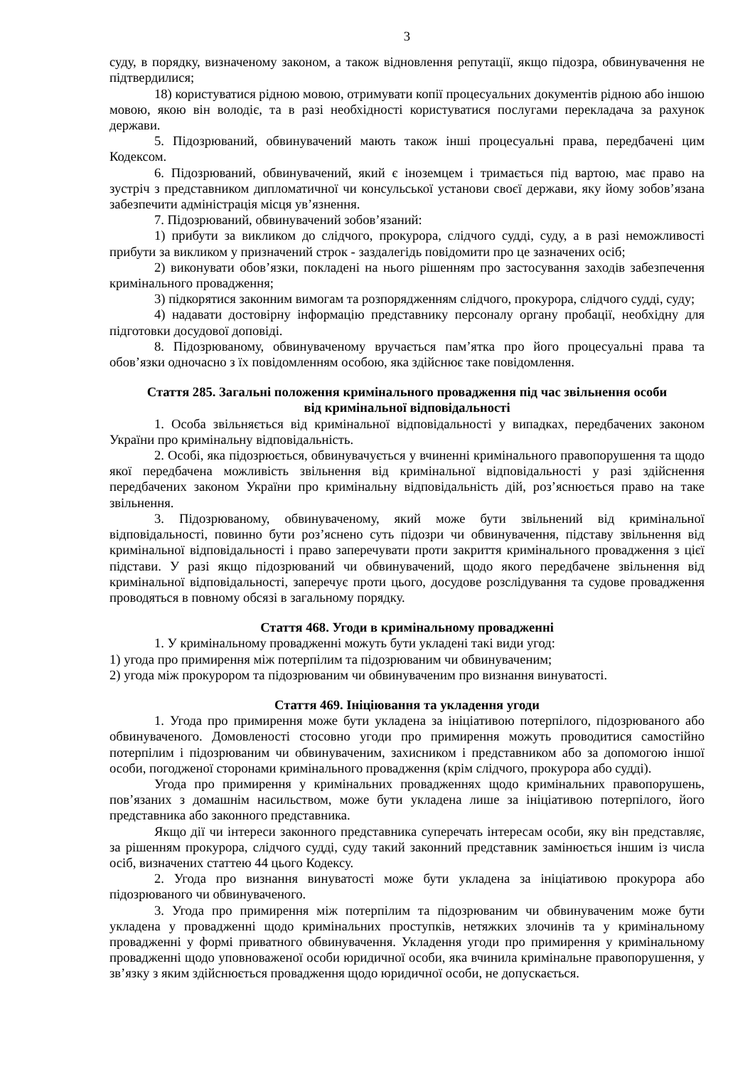3
суду, в порядку, визначеному законом, а також відновлення репутації, якщо підозра, обвинувачення не підтвердилися;
18) користуватися рідною мовою, отримувати копії процесуальних документів рідною або іншою мовою, якою він володіє, та в разі необхідності користуватися послугами перекладача за рахунок держави.
5. Підозрюваний, обвинувачений мають також інші процесуальні права, передбачені цим Кодексом.
6. Підозрюваний, обвинувачений, який є іноземцем і тримається під вартою, має право на зустріч з представником дипломатичної чи консульської установи своєї держави, яку йому зобов’язана забезпечити адміністрація місця ув’язнення.
7. Підозрюваний, обвинувачений зобов’язаний:
1) прибути за викликом до слідчого, прокурора, слідчого судді, суду, а в разі неможливості прибути за викликом у призначений строк - заздалегідь повідомити про це зазначених осіб;
2) виконувати обов’язки, покладені на нього рішенням про застосування заходів забезпечення кримінального провадження;
3) підкорятися законним вимогам та розпорядженням слідчого, прокурора, слідчого судді, суду;
4) надавати достовірну інформацію представнику персоналу органу пробації, необхідну для підготовки досудової доповіді.
8. Підозрюваному, обвинуваченому вручається пам’ятка про його процесуальні права та обов’язки одночасно з їх повідомленням особою, яка здійснює таке повідомлення.
Стаття 285. Загальні положення кримінального провадження під час звільнення особи
від кримінальної відповідальності
1. Особа звільняється від кримінальної відповідальності у випадках, передбачених законом України про кримінальну відповідальність.
2. Особі, яка підозрюється, обвинувачується у вчиненні кримінального правопорушення та щодо якої передбачена можливість звільнення від кримінальної відповідальності у разі здійснення передбачених законом України про кримінальну відповідальність дій, роз’яснюється право на таке звільнення.
3. Підозрюваному, обвинуваченому, який може бути звільнений від кримінальної відповідальності, повинно бути роз’яснено суть підозри чи обвинувачення, підставу звільнення від кримінальної відповідальності і право заперечувати проти закриття кримінального провадження з цієї підстави. У разі якщо підозрюваний чи обвинувачений, щодо якого передбачене звільнення від кримінальної відповідальності, заперечує проти цього, досудове розслідування та судове провадження проводяться в повному обсязі в загальному порядку.
Стаття 468. Угоди в кримінальному провадженні
1. У кримінальному провадженні можуть бути укладені такі види угод:
1) угода про примирення між потерпілим та підозрюваним чи обвинуваченим;
2) угода між прокурором та підозрюваним чи обвинуваченим про визнання винуватості.
Стаття 469. Ініціювання та укладення угоди
1. Угода про примирення може бути укладена за ініціативою потерпілого, підозрюваного або обвинуваченого. Домовленості стосовно угоди про примирення можуть проводитися самостійно потерпілим і підозрюваним чи обвинуваченим, захисником і представником або за допомогою іншої особи, погодженої сторонами кримінального провадження (крім слідчого, прокурора або судді).
Угода про примирення у кримінальних провадженнях щодо кримінальних правопорушень, пов’язаних з домашнім насильством, може бути укладена лише за ініціативою потерпілого, його представника або законного представника.
Якщо дії чи інтереси законного представника суперечать інтересам особи, яку він представляє, за рішенням прокурора, слідчого судді, суду такий законний представник замінюється іншим із числа осіб, визначених статтею 44 цього Кодексу.
2. Угода про визнання винуватості може бути укладена за ініціативою прокурора або підозрюваного чи обвинуваченого.
3. Угода про примирення між потерпілим та підозрюваним чи обвинуваченим може бути укладена у провадженні щодо кримінальних проступків, нетяжких злочинів та у кримінальному провадженні у формі приватного обвинувачення. Укладення угоди про примирення у кримінальному провадженні щодо уповноваженої особи юридичної особи, яка вчинила кримінальне правопорушення, у зв’язку з яким здійснюється провадження щодо юридичної особи, не допускається.